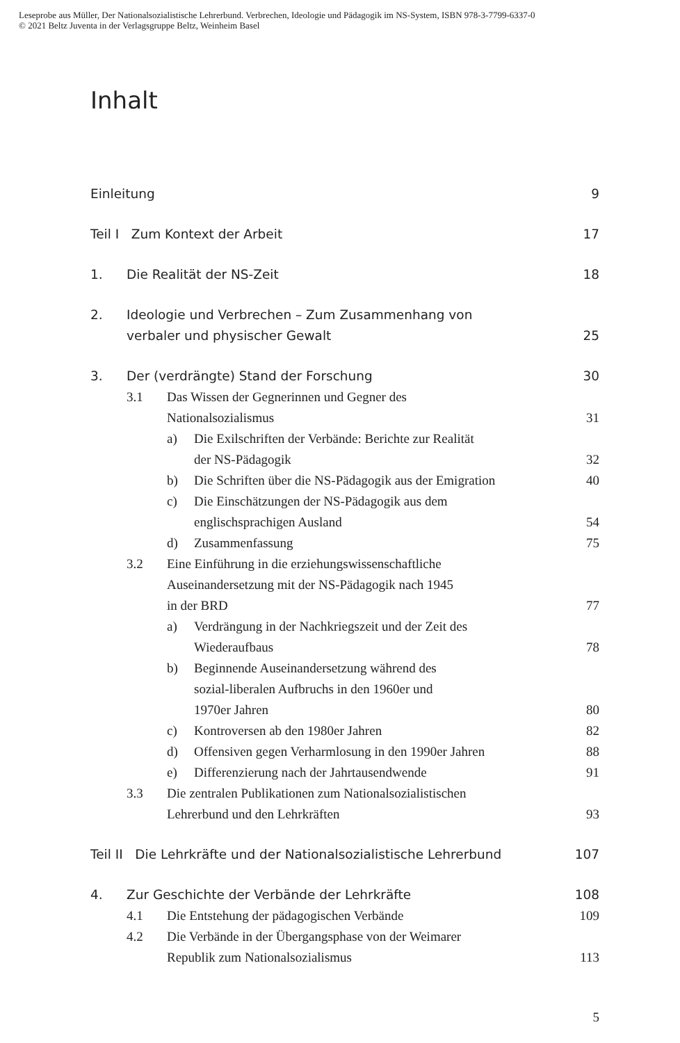Leseprobe aus Müller, Der Nationalsozialistische Lehrerbund. Verbrechen, Ideologie und Pädagogik im NS-System, ISBN 978-3-7799-6337-0
© 2021 Beltz Juventa in der Verlagsgruppe Beltz, Weinheim Basel
Inhalt
Einleitung 9
Teil I Zum Kontext der Arbeit 17
1. Die Realität der NS-Zeit 18
2. Ideologie und Verbrechen – Zum Zusammenhang von
verbaler und physischer Gewalt 25
3. Der (verdrängte) Stand der Forschung 30
3.1 Das Wissen der Gegnerinnen und Gegner des
Nationalsozialismus 31
a) Die Exilschriften der Verbände: Berichte zur Realität
der NS-Pädagogik 32
b) Die Schriften über die NS-Pädagogik aus der Emigration 40
c) Die Einschätzungen der NS-Pädagogik aus dem
englischsprachigen Ausland 54
d) Zusammenfassung 75
3.2 Eine Einführung in die erziehungswissenschaftliche
Auseinandersetzung mit der NS-Pädagogik nach 1945
in der BRD 77
a) Verdrängung in der Nachkriegszeit und der Zeit des
Wiederaufbaus 78
b) Beginnende Auseinandersetzung während des
sozial-liberalen Aufbruchs in den 1960er und
1970er Jahren 80
c) Kontroversen ab den 1980er Jahren 82
d) Offensiven gegen Verharmlosung in den 1990er Jahren 88
e) Differenzierung nach der Jahrtausendwende 91
3.3 Die zentralen Publikationen zum Nationalsozialistischen
Lehrerbund und den Lehrkräften 93
Teil II Die Lehrkräfte und der Nationalsozialistische Lehrerbund 107
4. Zur Geschichte der Verbände der Lehrkräfte 108
4.1 Die Entstehung der pädagogischen Verbände 109
4.2 Die Verbände in der Übergangsphase von der Weimarer
Republik zum Nationalsozialismus 113
5